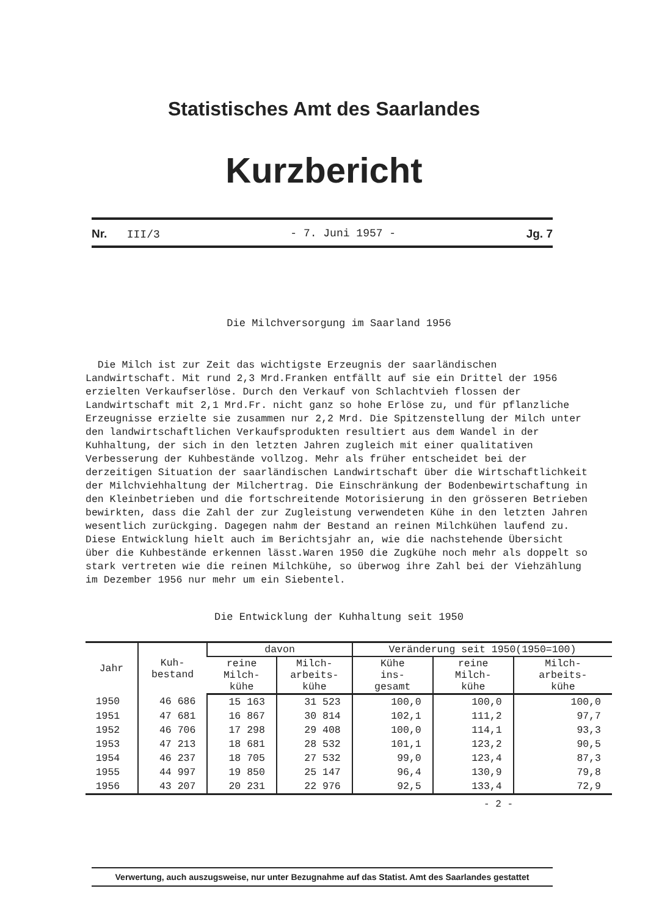Statistisches Amt des Saarlandes
Kurzbericht
Nr. III/3 - 7. Juni 1957 - Jg. 7
Die Milchversorgung im Saarland 1956
Die Milch ist zur Zeit das wichtigste Erzeugnis der saarländischen Landwirtschaft. Mit rund 2,3 Mrd.Franken entfällt auf sie ein Drittel der 1956 erzielten Verkaufserlöse. Durch den Verkauf von Schlachtvieh flossen der Landwirtschaft mit 2,1 Mrd.Fr. nicht ganz so hohe Erlöse zu, und für pflanzliche Erzeugnisse erzielte sie zusammen nur 2,2 Mrd. Die Spitzenstellung der Milch unter den landwirtschaftlichen Verkaufsprodukten resultiert aus dem Wandel in der Kuhhaltung, der sich in den letzten Jahren zugleich mit einer qualitativen Verbesserung der Kuhbestände vollzog. Mehr als früher entscheidet bei der derzeitigen Situation der saarländischen Landwirtschaft über die Wirtschaftlichkeit der Milchviehhaltung der Milchertrag. Die Einschränkung der Bodenbewirtschaftung in den Kleinbetrieben und die fortschreitende Motorisierung in den grösseren Betrieben bewirkten, dass die Zahl der zur Zugleistung verwendeten Kühe in den letzten Jahren wesentlich zurückging. Dagegen nahm der Bestand an reinen Milchkühen laufend zu. Diese Entwicklung hielt auch im Berichtsjahr an, wie die nachstehende Übersicht über die Kuhbestände erkennen lässt.Waren 1950 die Zugkühe noch mehr als doppelt so stark vertreten wie die reinen Milchkühe, so überwog ihre Zahl bei der Viehzählung im Dezember 1956 nur mehr um ein Siebentel.
Die Entwicklung der Kuhhaltung seit 1950
| Jahr | Kuh- bestand | davon | | Veränderung seit 1950(1950=100) | | |
| --- | --- | --- | --- | --- | --- | --- |
| | | reine Milch- kühe | Milch- arbeits- kühe | Kühe ins- gesamt | reine Milch- kühe | Milch- arbeits- kühe |
| 1950 | 46 686 | 15 163 | 31 523 | 100,0 | 100,0 | 100,0 |
| 1951 | 47 681 | 16 867 | 30 814 | 102,1 | 111,2 | 97,7 |
| 1952 | 46 706 | 17 298 | 29 408 | 100,0 | 114,1 | 93,3 |
| 1953 | 47 213 | 18 681 | 28 532 | 101,1 | 123,2 | 90,5 |
| 1954 | 46 237 | 18 705 | 27 532 | 99,0 | 123,4 | 87,3 |
| 1955 | 44 997 | 19 850 | 25 147 | 96,4 | 130,9 | 79,8 |
| 1956 | 43 207 | 20 231 | 22 976 | 92,5 | 133,4 | 72,9 |
- 2 -
Verwertung, auch auszugsweise, nur unter Bezugnahme auf das Statist. Amt des Saarlandes gestattet